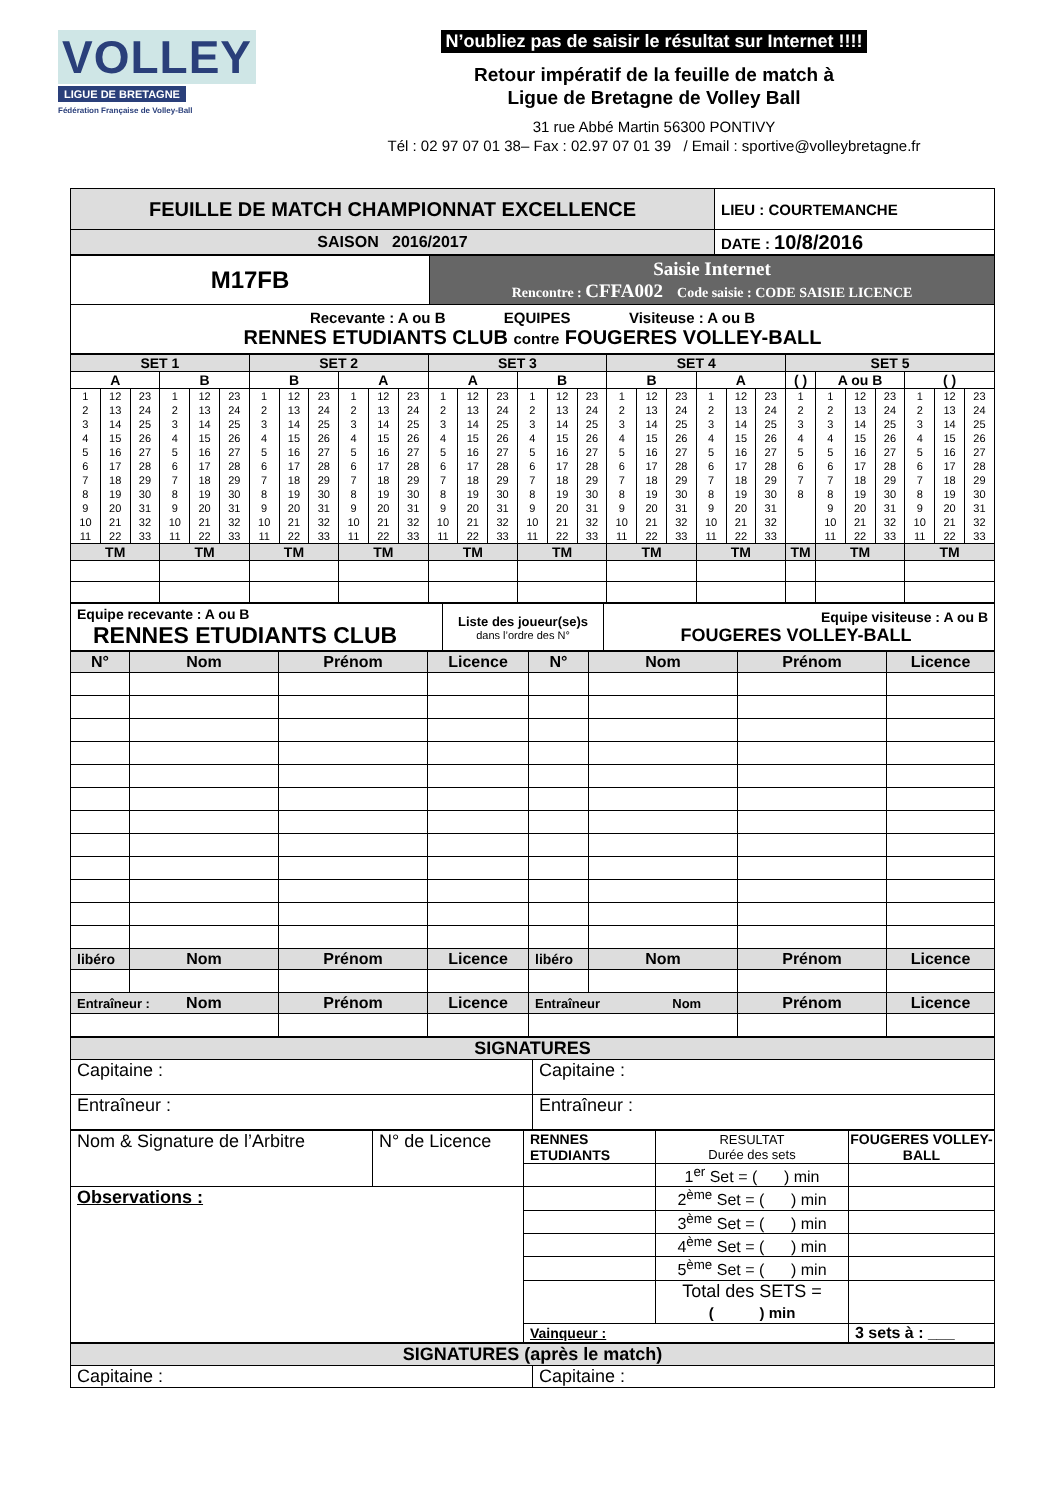VOLLEY
LIGUE DE BRETAGNE
Fédération Française de Volley-Ball
N’oubliez pas de saisir le résultat sur Internet !!!!
Retour impératif de la feuille de match à
Ligue de Bretagne de Volley Ball
31 rue Abbé Martin 56300 PONTIVY
Tél : 02 97 07 01 38– Fax : 02.97 07 01 39 / Email : sportive@volleybretagne.fr
| FEUILLE DE MATCH CHAMPIONNAT EXCELLENCE | LIEU : COURTEMANCHE |
| SAISON 2016/2017 | DATE : 10/8/2016 |
| M17FB | Saisie Internet Rencontre : CFFA002 Code saisie : CODE SAISIE LICENCE |
| Recevante : A ou B EQUIPES Visiteuse : A ou B RENNES ETUDIANTS CLUB contre FOUGERES VOLLEY-BALL | |
| SET 1 | | | | | | SET 2 | | | | | | SET 3 | | | | | | SET 4 | | | | | | SET 5 | | | | | | |
| --- | --- | --- | --- | --- | --- | --- | --- | --- | --- | --- | --- | --- | --- | --- | --- | --- | --- | --- | --- | --- | --- | --- | --- | --- | --- | --- | --- | --- | --- | --- |
| A | | | B | | | B | | | A | | | A | | | B | | | B | | | A | | | ( ) | A ou B | | | ( ) | | |
| 1 | 12 | 23 | 1 | 12 | 23 | 1 | 12 | 23 | 1 | 12 | 23 | 1 | 12 | 23 | 1 | 12 | 23 | 1 | 12 | 23 | 1 | 12 | 23 | 1 | 1 | 12 | 23 | 1 | 12 | 23 |
| 2 | 13 | 24 | 2 | 13 | 24 | 2 | 13 | 24 | 2 | 13 | 24 | 2 | 13 | 24 | 2 | 13 | 24 | 2 | 13 | 24 | 2 | 13 | 24 | 2 | 2 | 13 | 24 | 2 | 13 | 24 |
| 3 | 14 | 25 | 3 | 14 | 25 | 3 | 14 | 25 | 3 | 14 | 25 | 3 | 14 | 25 | 3 | 14 | 25 | 3 | 14 | 25 | 3 | 14 | 25 | 3 | 3 | 14 | 25 | 3 | 14 | 25 |
| 4 | 15 | 26 | 4 | 15 | 26 | 4 | 15 | 26 | 4 | 15 | 26 | 4 | 15 | 26 | 4 | 15 | 26 | 4 | 15 | 26 | 4 | 15 | 26 | 4 | 4 | 15 | 26 | 4 | 15 | 26 |
| 5 | 16 | 27 | 5 | 16 | 27 | 5 | 16 | 27 | 5 | 16 | 27 | 5 | 16 | 27 | 5 | 16 | 27 | 5 | 16 | 27 | 5 | 16 | 27 | 5 | 5 | 16 | 27 | 5 | 16 | 27 |
| 6 | 17 | 28 | 6 | 17 | 28 | 6 | 17 | 28 | 6 | 17 | 28 | 6 | 17 | 28 | 6 | 17 | 28 | 6 | 17 | 28 | 6 | 17 | 28 | 6 | 6 | 17 | 28 | 6 | 17 | 28 |
| 7 | 18 | 29 | 7 | 18 | 29 | 7 | 18 | 29 | 7 | 18 | 29 | 7 | 18 | 29 | 7 | 18 | 29 | 7 | 18 | 29 | 7 | 18 | 29 | 7 | 7 | 18 | 29 | 7 | 18 | 29 |
| 8 | 19 | 30 | 8 | 19 | 30 | 8 | 19 | 30 | 8 | 19 | 30 | 8 | 19 | 30 | 8 | 19 | 30 | 8 | 19 | 30 | 8 | 19 | 30 | 8 | 8 | 19 | 30 | 8 | 19 | 30 |
| 9 | 20 | 31 | 9 | 20 | 31 | 9 | 20 | 31 | 9 | 20 | 31 | 9 | 20 | 31 | 9 | 20 | 31 | 9 | 20 | 31 | 9 | 20 | 31 | | 9 | 20 | 31 | 9 | 20 | 31 |
| 10 | 21 | 32 | 10 | 21 | 32 | 10 | 21 | 32 | 10 | 21 | 32 | 10 | 21 | 32 | 10 | 21 | 32 | 10 | 21 | 32 | 10 | 21 | 32 | | 10 | 21 | 32 | 10 | 21 | 32 |
| 11 | 22 | 33 | 11 | 22 | 33 | 11 | 22 | 33 | 11 | 22 | 33 | 11 | 22 | 33 | 11 | 22 | 33 | 11 | 22 | 33 | 11 | 22 | 33 | | 11 | 22 | 33 | 11 | 22 | 33 |
| TM | | | TM | | | TM | | | TM | | | TM | | | TM | | | TM | | | TM | | | TM | TM | | | TM | | |
| Equipe recevante : A ou B RENNES ETUDIANTS CLUB | Liste des joueur(se)s dans l’ordre des N° | Equipe visiteuse : A ou B FOUGERES VOLLEY-BALL |
| N° | Nom | Prénom | Licence | N° | Nom | Prénom | Licence |
| --- | --- | --- | --- | --- | --- | --- | --- |
| libéro | Nom | Prénom | Licence | libéro | Nom | Prénom | Licence |
| Entraîneur : Nom | | Prénom | Licence | Entraîneur Nom | | Prénom | Licence |
| SIGNATURES | |
| --- | --- |
| Capitaine : | Capitaine : |
| Entraîneur : | Entraîneur : |
| Nom & Signature de l’Arbitre | N° de Licence | RENNES ETUDIANTS | RESULTAT Durée des sets | FOUGERES VOLLEY-BALL |
| | | | 1<sup>er</sup> Set = ( ) min | |
| Observations : | | | 2<sup>ème</sup> Set = ( ) min | |
| | | | 3<sup>ème</sup> Set = ( ) min | |
| | | | 4<sup>ème</sup> Set = ( ) min | |
| | | | 5<sup>ème</sup> Set = ( ) min | |
| | | | Total des SETS = ( ) min | |
| | | Vainqueur : | | 3 sets à : ___ |
| SIGNATURES (après le match) | |
| --- | --- |
| Capitaine : | Capitaine : |